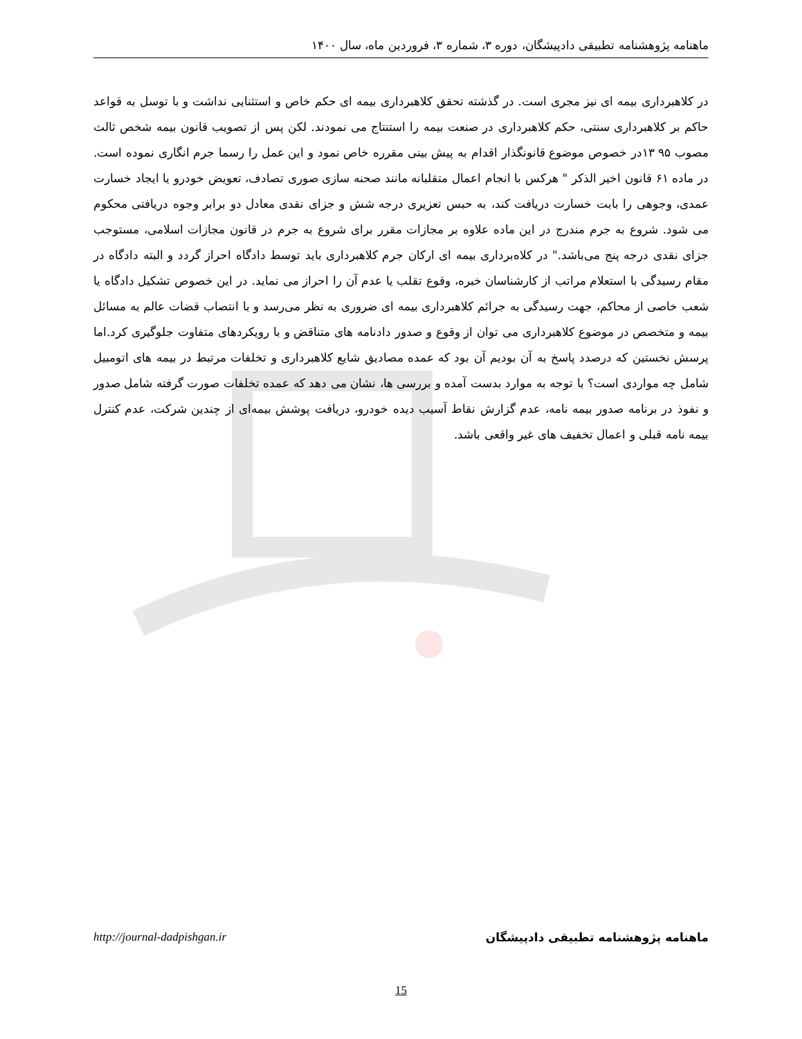ماهنامه پژوهشنامه تطبیقی دادپیشگان، دوره ۳، شماره ۳، فروردین ماه، سال ۱۴۰۰
در کلاهبرداری بیمه ای نیز مجری است. در گذشته تحقق کلاهبرداری بیمه ای حکم خاص و استثنایی نداشت و با توسل به قواعد حاکم بر کلاهبرداری سنتی، حکم کلاهبرداری در صنعت بیمه را استنتاج می نمودند. لکن پس از تصویب قانون بیمه شخص ثالث مصوب ۹۵ ۱۳در خصوص موضوع قانونگذار اقدام به پیش بینی مقرره خاص نمود و این عمل را رسما جرم انگاری نموده است. در ماده ۶۱ قانون اخیر الذکر " هرکس با انجام اعمال متقلبانه مانند صحنه سازی صوری تصادف، تعویض خودرو یا ایجاد خسارت عمدی، وجوهی را بابت خسارت دریافت کند، به حبس تعزیری درجه شش و جزای نقدی معادل دو برابر وجوه دریافتی محکوم می شود. شروع به جرم مندرج در این ماده علاوه بر مجازات مقرر برای شروع به جرم در قانون مجازات اسلامی، مستوجب جزای نقدی درجه پنج می‌باشد." در کلاه‌برداری بیمه ای ارکان جرم کلاهبرداری باید توسط دادگاه احراز گردد و البته دادگاه در مقام رسیدگی با استعلام مراتب از کارشناسان خبره، وقوع تقلب یا عدم آن را احراز می نماید. در این خصوص تشکیل دادگاه یا شعب خاصی از محاکم، جهت رسیدگی به جرائم کلاهبرداری بیمه ای ضروری به نظر می‌رسد و با انتصاب قضات عالم به مسائل بیمه و متخصص در موضوع کلاهبرداری می توان از وقوع و صدور دادنامه های متناقض و با رویکردهای متفاوت جلوگیری کرد.اما پرسش نخستین که درصدد پاسخ به آن بودیم آن بود که عمده مصادیق شایع کلاهبرداری و تخلفات مرتبط در بیمه های اتومبیل شامل چه مواردی است؟ با توجه به موارد بدست آمده و بررسی ها، نشان می دهد که عمده تخلفات صورت گرفته شامل صدور و نفوذ در برنامه صدور بیمه نامه، عدم گزارش نقاط آسیب دیده خودرو، دریافت پوشش بیمه‌ای از چندین شرکت، عدم کنترل بیمه نامه قبلی و اعمال تخفیف های غیر واقعی باشد.
http://journal-dadpishgan.ir ماهنامه پژوهشنامه تطبیقی دادپیشگان
15